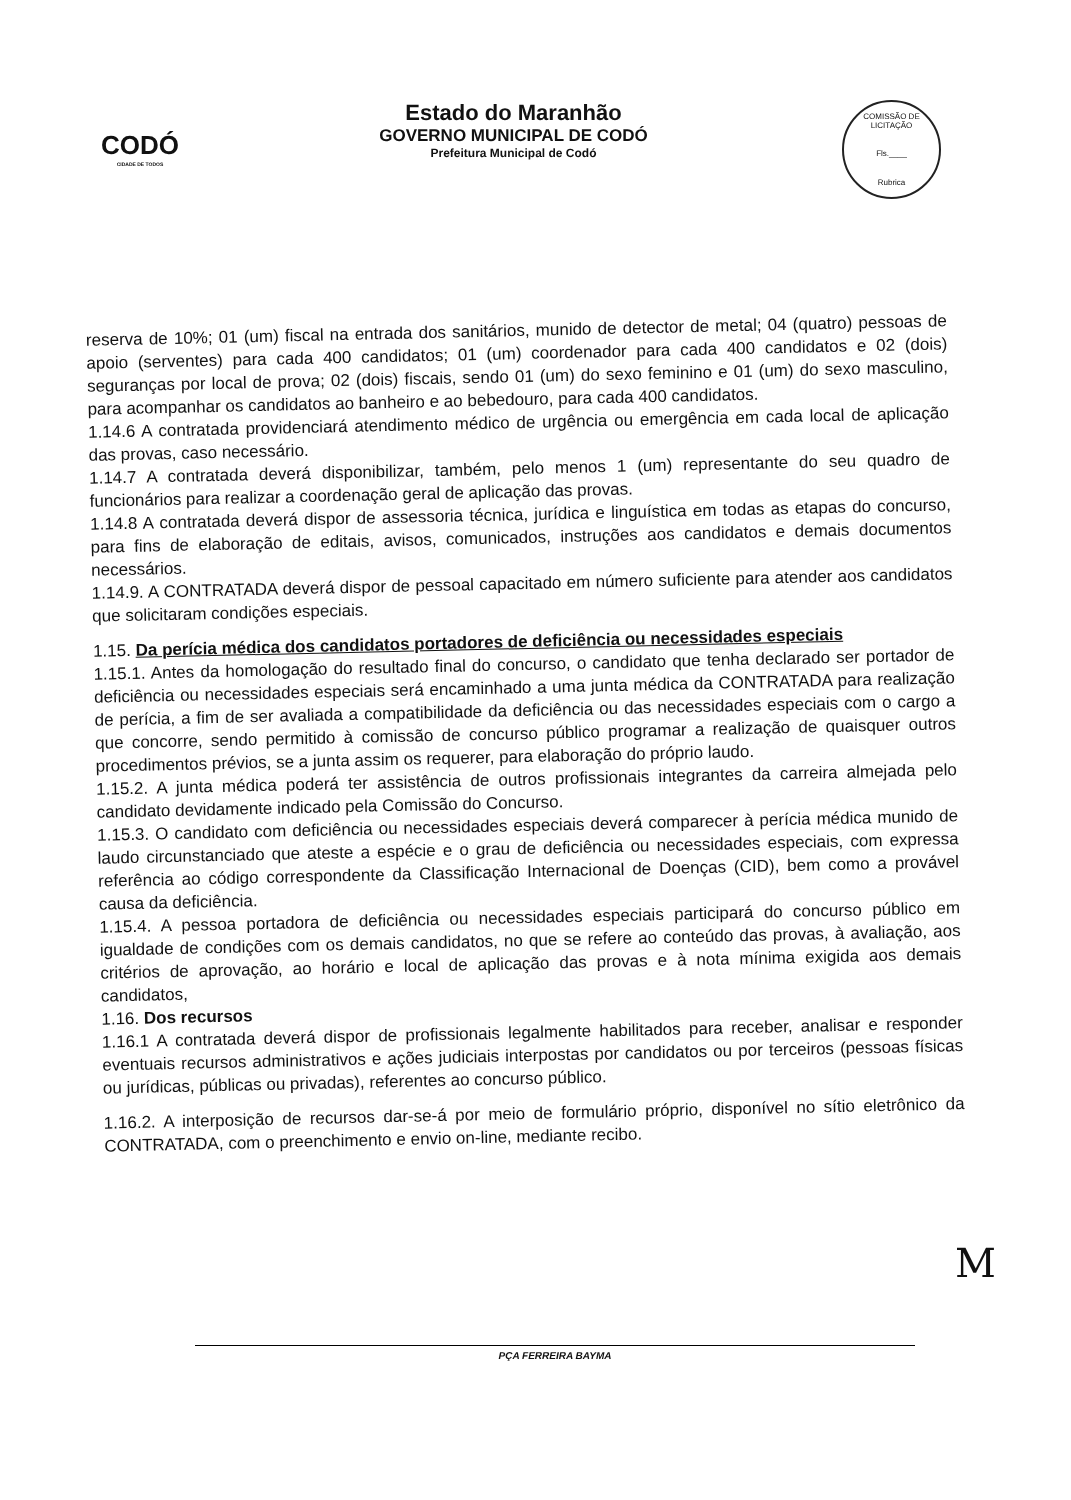CODÓ
CIDADE DE TODOS
Estado do Maranhão
GOVERNO MUNICIPAL DE CODÓ
Prefeitura Municipal de Codó
COMISSÃO DE LICITAÇÃO
Fls.____
Rubrica
reserva de 10%; 01 (um) fiscal na entrada dos sanitários, munido de detector de metal; 04 (quatro) pessoas de apoio (serventes) para cada 400 candidatos; 01 (um) coordenador para cada 400 candidatos e 02 (dois) seguranças por local de prova; 02 (dois) fiscais, sendo 01 (um) do sexo feminino e 01 (um) do sexo masculino, para acompanhar os candidatos ao banheiro e ao bebedouro, para cada 400 candidatos.
1.14.6 A contratada providenciará atendimento médico de urgência ou emergência em cada local de aplicação das provas, caso necessário.
1.14.7 A contratada deverá disponibilizar, também, pelo menos 1 (um) representante do seu quadro de funcionários para realizar a coordenação geral de aplicação das provas.
1.14.8 A contratada deverá dispor de assessoria técnica, jurídica e linguística em todas as etapas do concurso, para fins de elaboração de editais, avisos, comunicados, instruções aos candidatos e demais documentos necessários.
1.14.9. A CONTRATADA deverá dispor de pessoal capacitado em número suficiente para atender aos candidatos que solicitaram condições especiais.
1.15. Da perícia médica dos candidatos portadores de deficiência ou necessidades especiais
1.15.1. Antes da homologação do resultado final do concurso, o candidato que tenha declarado ser portador de deficiência ou necessidades especiais será encaminhado a uma junta médica da CONTRATADA para realização de perícia, a fim de ser avaliada a compatibilidade da deficiência ou das necessidades especiais com o cargo a que concorre, sendo permitido à comissão de concurso público programar a realização de quaisquer outros procedimentos prévios, se a junta assim os requerer, para elaboração do próprio laudo.
1.15.2. A junta médica poderá ter assistência de outros profissionais integrantes da carreira almejada pelo candidato devidamente indicado pela Comissão do Concurso.
1.15.3. O candidato com deficiência ou necessidades especiais deverá comparecer à perícia médica munido de laudo circunstanciado que ateste a espécie e o grau de deficiência ou necessidades especiais, com expressa referência ao código correspondente da Classificação Internacional de Doenças (CID), bem como a provável causa da deficiência.
1.15.4. A pessoa portadora de deficiência ou necessidades especiais participará do concurso público em igualdade de condições com os demais candidatos, no que se refere ao conteúdo das provas, à avaliação, aos critérios de aprovação, ao horário e local de aplicação das provas e à nota mínima exigida aos demais candidatos,
1.16. Dos recursos
1.16.1 A contratada deverá dispor de profissionais legalmente habilitados para receber, analisar e responder eventuais recursos administrativos e ações judiciais interpostas por candidatos ou por terceiros (pessoas físicas ou jurídicas, públicas ou privadas), referentes ao concurso público.
1.16.2. A interposição de recursos dar-se-á por meio de formulário próprio, disponível no sítio eletrônico da CONTRATADA, com o preenchimento e envio on-line, mediante recibo.
M
PÇA FERREIRA BAYMA